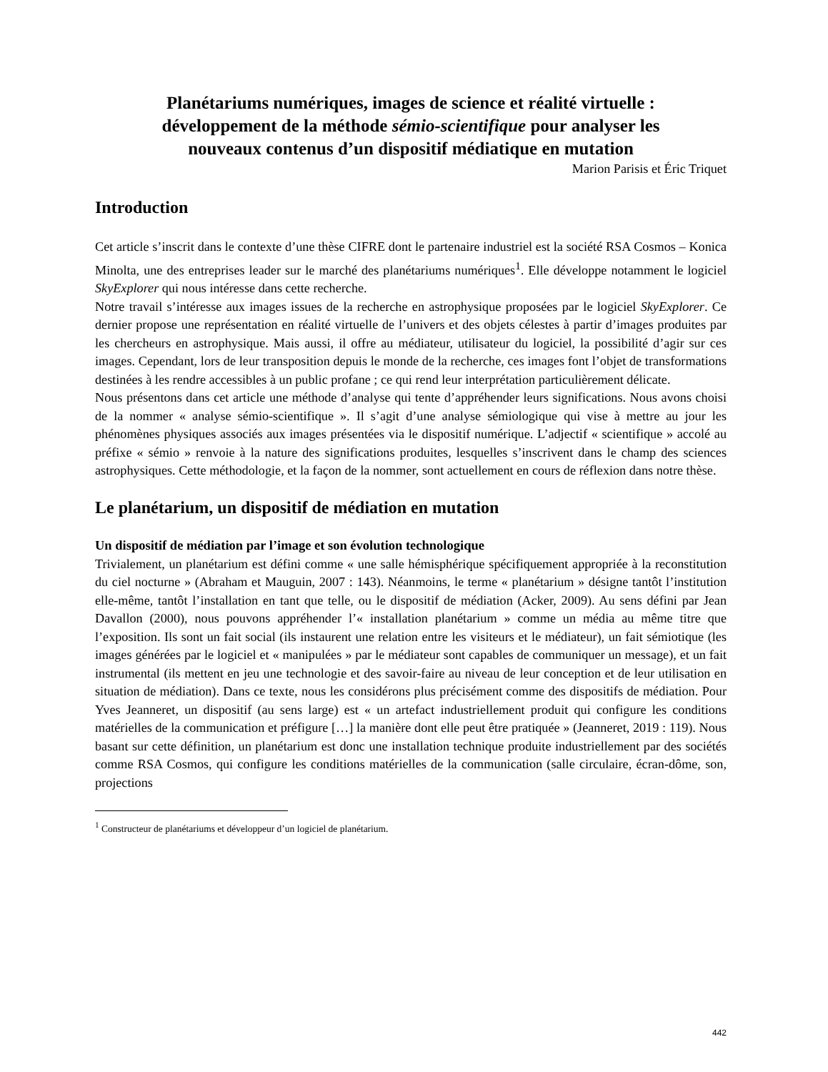Planétariums numériques, images de science et réalité virtuelle :
développement de la méthode sémio-scientifique pour analyser les
nouveaux contenus d’un dispositif médiatique en mutation
Marion Parisis et Éric Triquet
Introduction
Cet article s’inscrit dans le contexte d’une thèse CIFRE dont le partenaire industriel est la société RSA Cosmos – Konica Minolta, une des entreprises leader sur le marché des planétariums numériques<sup>1</sup>. Elle développe notamment le logiciel SkyExplorer qui nous intéresse dans cette recherche.
Notre travail s’intéresse aux images issues de la recherche en astrophysique proposées par le logiciel SkyExplorer. Ce dernier propose une représentation en réalité virtuelle de l’univers et des objets célestes à partir d’images produites par les chercheurs en astrophysique. Mais aussi, il offre au médiateur, utilisateur du logiciel, la possibilité d’agir sur ces images. Cependant, lors de leur transposition depuis le monde de la recherche, ces images font l’objet de transformations destinées à les rendre accessibles à un public profane ; ce qui rend leur interprétation particulièrement délicate.
Nous présentons dans cet article une méthode d’analyse qui tente d’appréhender leurs significations. Nous avons choisi de la nommer « analyse sémio-scientifique ». Il s’agit d’une analyse sémiologique qui vise à mettre au jour les phénomènes physiques associés aux images présentées via le dispositif numérique. L’adjectif « scientifique » accolé au préfixe « sémio » renvoie à la nature des significations produites, lesquelles s’inscrivent dans le champ des sciences astrophysiques. Cette méthodologie, et la façon de la nommer, sont actuellement en cours de réflexion dans notre thèse.
Le planétarium, un dispositif de médiation en mutation
Un dispositif de médiation par l’image et son évolution technologique
Trivialement, un planétarium est défini comme « une salle hémisphérique spécifiquement appropriée à la reconstitution du ciel nocturne » (Abraham et Mauguin, 2007 : 143). Néanmoins, le terme « planétarium » désigne tantôt l’institution elle-même, tantôt l’installation en tant que telle, ou le dispositif de médiation (Acker, 2009). Au sens défini par Jean Davallon (2000), nous pouvons appréhender l’« installation planétarium » comme un média au même titre que l’exposition. Ils sont un fait social (ils instaurent une relation entre les visiteurs et le médiateur), un fait sémiotique (les images générées par le logiciel et « manipulées » par le médiateur sont capables de communiquer un message), et un fait instrumental (ils mettent en jeu une technologie et des savoir-faire au niveau de leur conception et de leur utilisation en situation de médiation). Dans ce texte, nous les considérons plus précisément comme des dispositifs de médiation. Pour Yves Jeanneret, un dispositif (au sens large) est « un artefact industriellement produit qui configure les conditions matérielles de la communication et préfigure […] la manière dont elle peut être pratiquée » (Jeanneret, 2019 : 119). Nous basant sur cette définition, un planétarium est donc une installation technique produite industriellement par des sociétés comme RSA Cosmos, qui configure les conditions matérielles de la communication (salle circulaire, écran-dôme, son, projections
<sup>1</sup> Constructeur de planétariums et développeur d’un logiciel de planétarium.
442